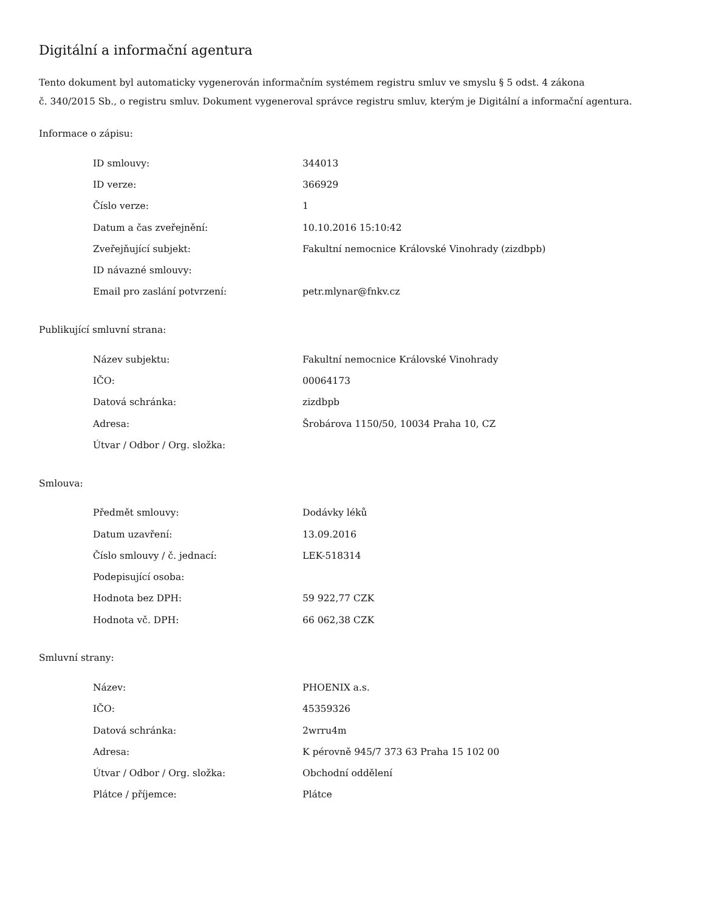Digitální a informační agentura
Tento dokument byl automaticky vygenerován informačním systémem registru smluv ve smyslu § 5 odst. 4 zákona
č. 340/2015 Sb., o registru smluv. Dokument vygeneroval správce registru smluv, kterým je Digitální a informační agentura.
Informace o zápisu:
| ID smlouvy: | 344013 |
| ID verze: | 366929 |
| Číslo verze: | 1 |
| Datum a čas zveřejnění: | 10.10.2016 15:10:42 |
| Zveřejňující subjekt: | Fakultní nemocnice Královské Vinohrady (zizdbpb) |
| ID návazné smlouvy: | |
| Email pro zaslání potvrzení: | petr.mlynar@fnkv.cz |
Publikující smluvní strana:
| Název subjektu: | Fakultní nemocnice Královské Vinohrady |
| IČO: | 00064173 |
| Datová schránka: | zizdbpb |
| Adresa: | Šrobárova 1150/50, 10034 Praha 10, CZ |
| Útvar / Odbor / Org. složka: | |
Smlouva:
| Předmět smlouvy: | Dodávky léků |
| Datum uzavření: | 13.09.2016 |
| Číslo smlouvy / č. jednací: | LEK-518314 |
| Podepisující osoba: | |
| Hodnota bez DPH: | 59 922,77 CZK |
| Hodnota vč. DPH: | 66 062,38 CZK |
Smluvní strany:
| Název: | PHOENIX a.s. |
| IČO: | 45359326 |
| Datová schránka: | 2wrru4m |
| Adresa: | K pérovně 945/7 373 63 Praha 15 102 00 |
| Útvar / Odbor / Org. složka: | Obchodní oddělení |
| Plátce / příjemce: | Plátce |